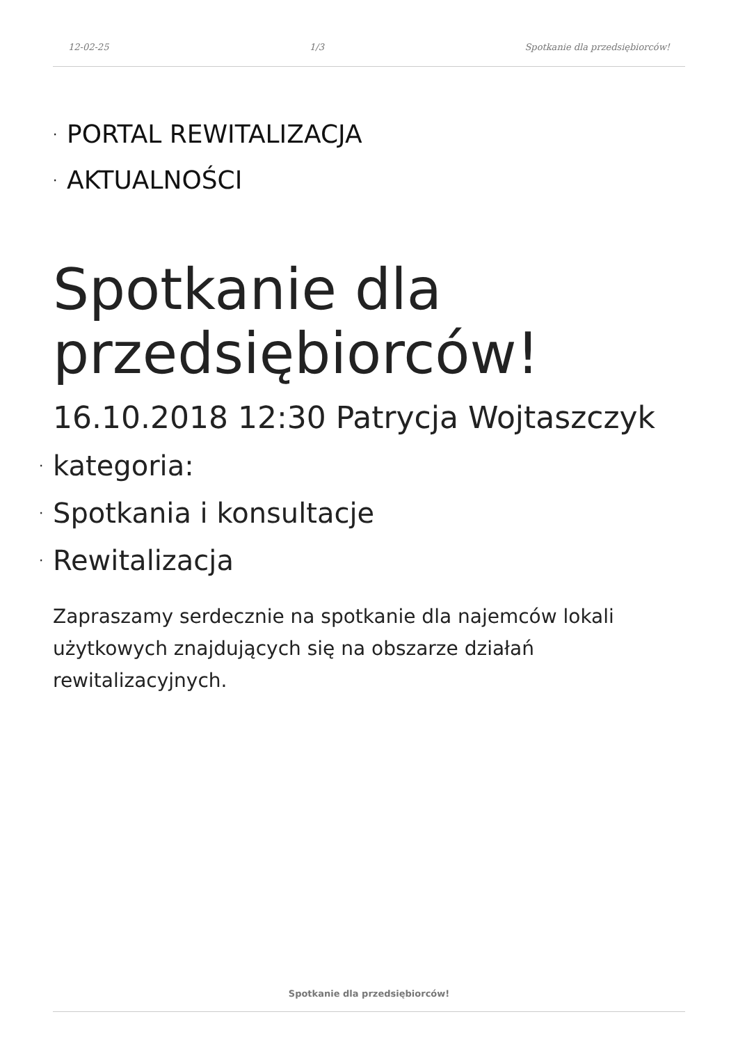12-02-25 1/3 Spotkanie dla przedsiębiorców!
· PORTAL REWITALIZACJA
· AKTUALNOŚCI
Spotkanie dla przedsiębiorców!
16.10.2018 12:30 Patrycja Wojtaszczyk
· kategoria:
· Spotkania i konsultacje
· Rewitalizacja
Zapraszamy serdecznie na spotkanie dla najemców lokali użytkowych znajdujących się na obszarze działań rewitalizacyjnych.
Spotkanie dla przedsiębiorców!